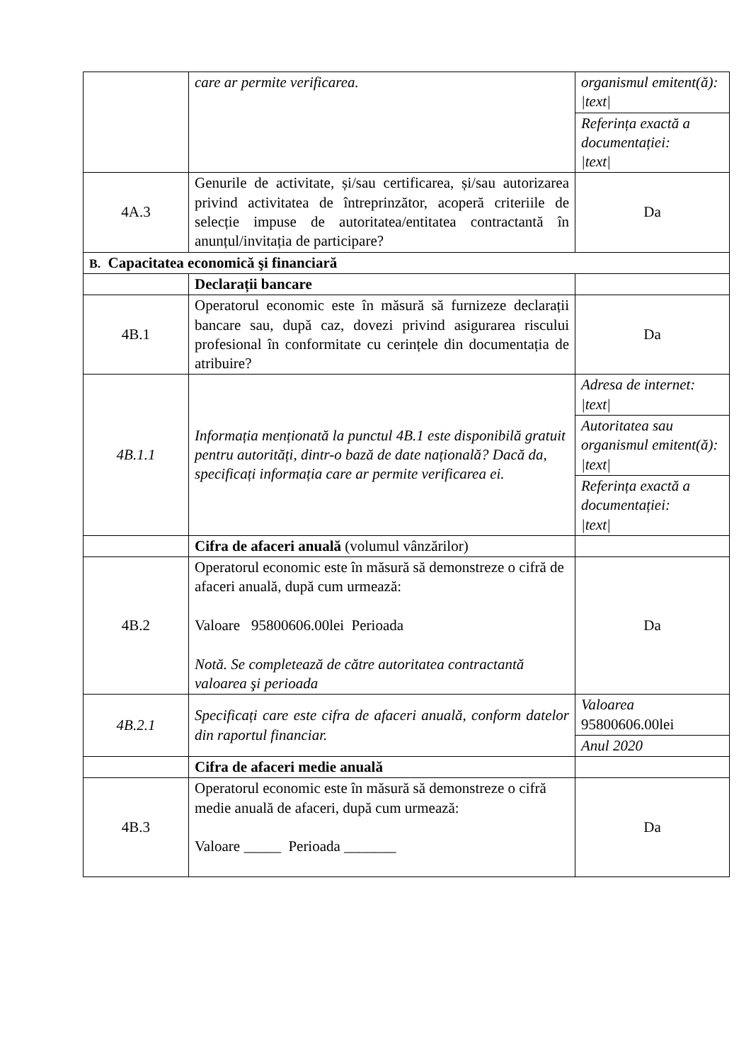| | care ar permite verificarea. | organismul emitent(ă): /text/ Referința exactă a documentației: /text/ |
| 4A.3 | Genurile de activitate, și/sau certificarea, și/sau autorizarea privind activitatea de întreprinzător, acoperă criteriile de selecție impuse de autoritatea/entitatea contractantă în anunțul/invitația de participare? | Da |
| B. Capacitatea economică şi financiară | | |
| | Declarații bancare | |
| 4B.1 | Operatorul economic este în măsură să furnizeze declarații bancare sau, după caz, dovezi privind asigurarea riscului profesional în conformitate cu cerințele din documentația de atribuire? | Da |
| 4B.1.1 | Informația menționată la punctul 4B.1 este disponibilă gratuit pentru autorități, dintr-o bază de date națională? Dacă da, specificați informația care ar permite verificarea ei. | Adresa de internet: /text/ Autoritatea sau organismul emitent(ă): /text/ Referința exactă a documentației: /text/ |
| | Cifra de afaceri anuală (volumul vânzărilor) | |
| 4B.2 | Operatorul economic este în măsură să demonstreze o cifră de afaceri anuală, după cum urmează: Valoare 95800606.00lei Perioada Notă. Se completează de către autoritatea contractantă valoarea şi perioada | Da |
| 4B.2.1 | Specificați care este cifra de afaceri anuală, conform datelor din raportul financiar. | Valoarea 95800606.00lei Anul 2020 |
| | Cifra de afaceri medie anuală | |
| 4B.3 | Operatorul economic este în măsură să demonstreze o cifră medie anuală de afaceri, după cum urmează: Valoare _____ Perioada _______ | Da |